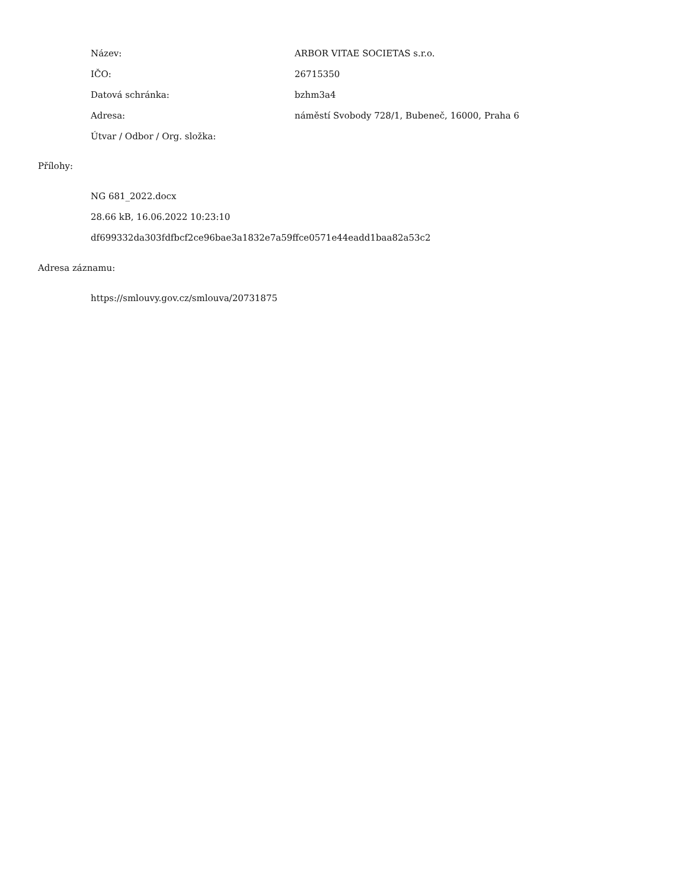| Název: | ARBOR VITAE SOCIETAS s.r.o. |
| IČO: | 26715350 |
| Datová schránka: | bzhm3a4 |
| Adresa: | náměstí Svobody 728/1, Bubeneč, 16000, Praha 6 |
| Útvar / Odbor / Org. složka: | |
Přílohy:
NG 681_2022.docx
28.66 kB, 16.06.2022 10:23:10
df699332da303fdfbcf2ce96bae3a1832e7a59ffce0571e44eadd1baa82a53c2
Adresa záznamu:
https://smlouvy.gov.cz/smlouva/20731875